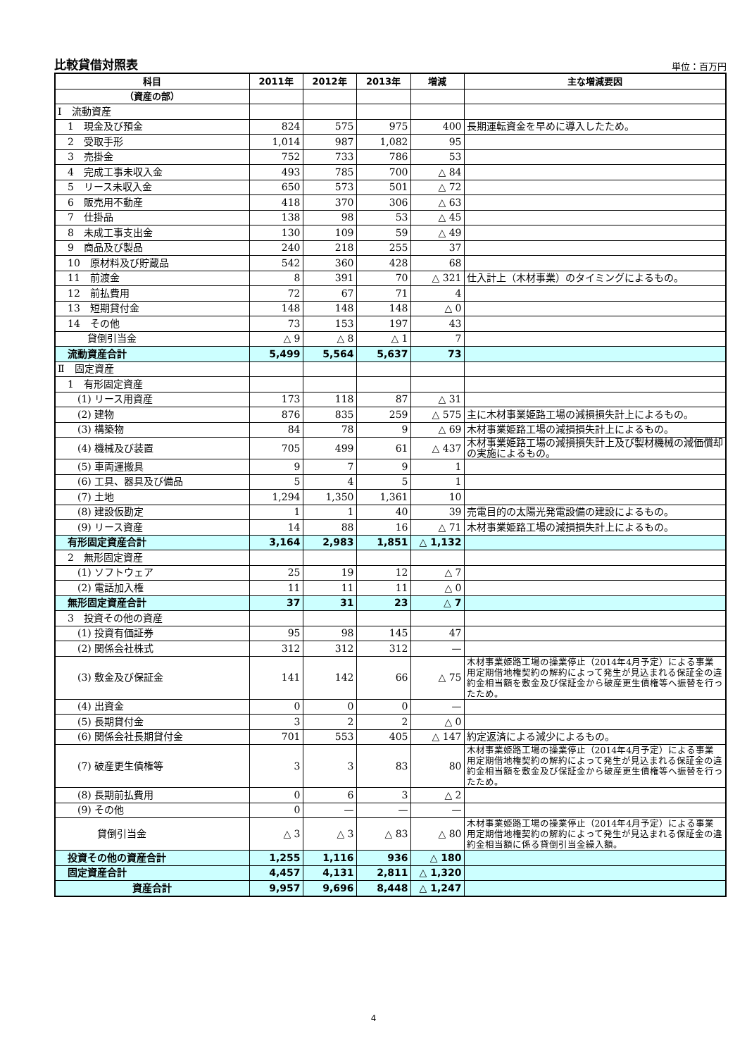比較貸借対照表
単位：百万円
| 科目 | 2011年 | 2012年 | 2013年 | 増減 | 主な増減要因 |
| --- | --- | --- | --- | --- | --- |
| （資産の部） | | | | | |
| Ⅰ 流動資産 | | | | | |
| 1 現金及び預金 | 824 | 575 | 975 | 400 | 長期運転資金を早めに導入したため。 |
| 2 受取手形 | 1,014 | 987 | 1,082 | 95 | |
| 3 売掛金 | 752 | 733 | 786 | 53 | |
| 4 完成工事未収入金 | 493 | 785 | 700 | △ 84 | |
| 5 リース未収入金 | 650 | 573 | 501 | △ 72 | |
| 6 販売用不動産 | 418 | 370 | 306 | △ 63 | |
| 7 仕掛品 | 138 | 98 | 53 | △ 45 | |
| 8 未成工事支出金 | 130 | 109 | 59 | △ 49 | |
| 9 商品及び製品 | 240 | 218 | 255 | 37 | |
| 10 原材料及び貯蔵品 | 542 | 360 | 428 | 68 | |
| 11 前渡金 | 8 | 391 | 70 | △ 321 | 仕入計上（木材事業）のタイミングによるもの。 |
| 12 前払費用 | 72 | 67 | 71 | 4 | |
| 13 短期貸付金 | 148 | 148 | 148 | △ 0 | |
| 14 その他 | 73 | 153 | 197 | 43 | |
| 貸倒引当金 | △ 9 | △ 8 | △ 1 | 7 | |
| 流動資産合計 | 5,499 | 5,564 | 5,637 | 73 | |
| Ⅱ 固定資産 | | | | | |
| 1 有形固定資産 | | | | | |
| (1) リース用資産 | 173 | 118 | 87 | △ 31 | |
| (2) 建物 | 876 | 835 | 259 | △ 575 | 主に木材事業姫路工場の減損損失計上によるもの。 |
| (3) 構築物 | 84 | 78 | 9 | △ 69 | 木材事業姫路工場の減損損失計上によるもの。 |
| (4) 機械及び装置 | 705 | 499 | 61 | △ 437 | 木材事業姫路工場の減損損失計上及び製材機械の減価償却の実施によるもの。 |
| (5) 車両運搬具 | 9 | 7 | 9 | 1 | |
| (6) 工具、器具及び備品 | 5 | 4 | 5 | 1 | |
| (7) 土地 | 1,294 | 1,350 | 1,361 | 10 | |
| (8) 建設仮勘定 | 1 | 1 | 40 | 39 | 売電目的の太陽光発電設備の建設によるもの。 |
| (9) リース資産 | 14 | 88 | 16 | △ 71 | 木材事業姫路工場の減損損失計上によるもの。 |
| 有形固定資産合計 | 3,164 | 2,983 | 1,851 | △ 1,132 | |
| 2 無形固定資産 | | | | | |
| (1) ソフトウェア | 25 | 19 | 12 | △ 7 | |
| (2) 電話加入権 | 11 | 11 | 11 | △ 0 | |
| 無形固定資産合計 | 37 | 31 | 23 | △ 7 | |
| 3 投資その他の資産 | | | | | |
| (1) 投資有価証券 | 95 | 98 | 145 | 47 | |
| (2) 関係会社株式 | 312 | 312 | 312 | — | |
| (3) 敷金及び保証金 | 141 | 142 | 66 | △ 75 | 木材事業姫路工場の操業停止（2014年4月予定）による事業用定期借地権契約の解約によって発生が見込まれる保証金の違約金相当額を敷金及び保証金から破産更生債権等へ振替を行ったため。 |
| (4) 出資金 | 0 | 0 | 0 | — | |
| (5) 長期貸付金 | 3 | 2 | 2 | △ 0 | |
| (6) 関係会社長期貸付金 | 701 | 553 | 405 | △ 147 | 約定返済による減少によるもの。 |
| (7) 破産更生債権等 | 3 | 3 | 83 | 80 | 木材事業姫路工場の操業停止（2014年4月予定）による事業用定期借地権契約の解約によって発生が見込まれる保証金の違約金相当額を敷金及び保証金から破産更生債権等へ振替を行ったため。 |
| (8) 長期前払費用 | 0 | 6 | 3 | △ 2 | |
| (9) その他 | 0 | — | — | — | |
| 貸倒引当金 | △ 3 | △ 3 | △ 83 | △ 80 | 木材事業姫路工場の操業停止（2014年4月予定）による事業用定期借地権契約の解約によって発生が見込まれる保証金の違約金相当額に係る貸倒引当金繰入額。 |
| 投資その他の資産合計 | 1,255 | 1,116 | 936 | △ 180 | |
| 固定資産合計 | 4,457 | 4,131 | 2,811 | △ 1,320 | |
| 資産合計 | 9,957 | 9,696 | 8,448 | △ 1,247 | |
4